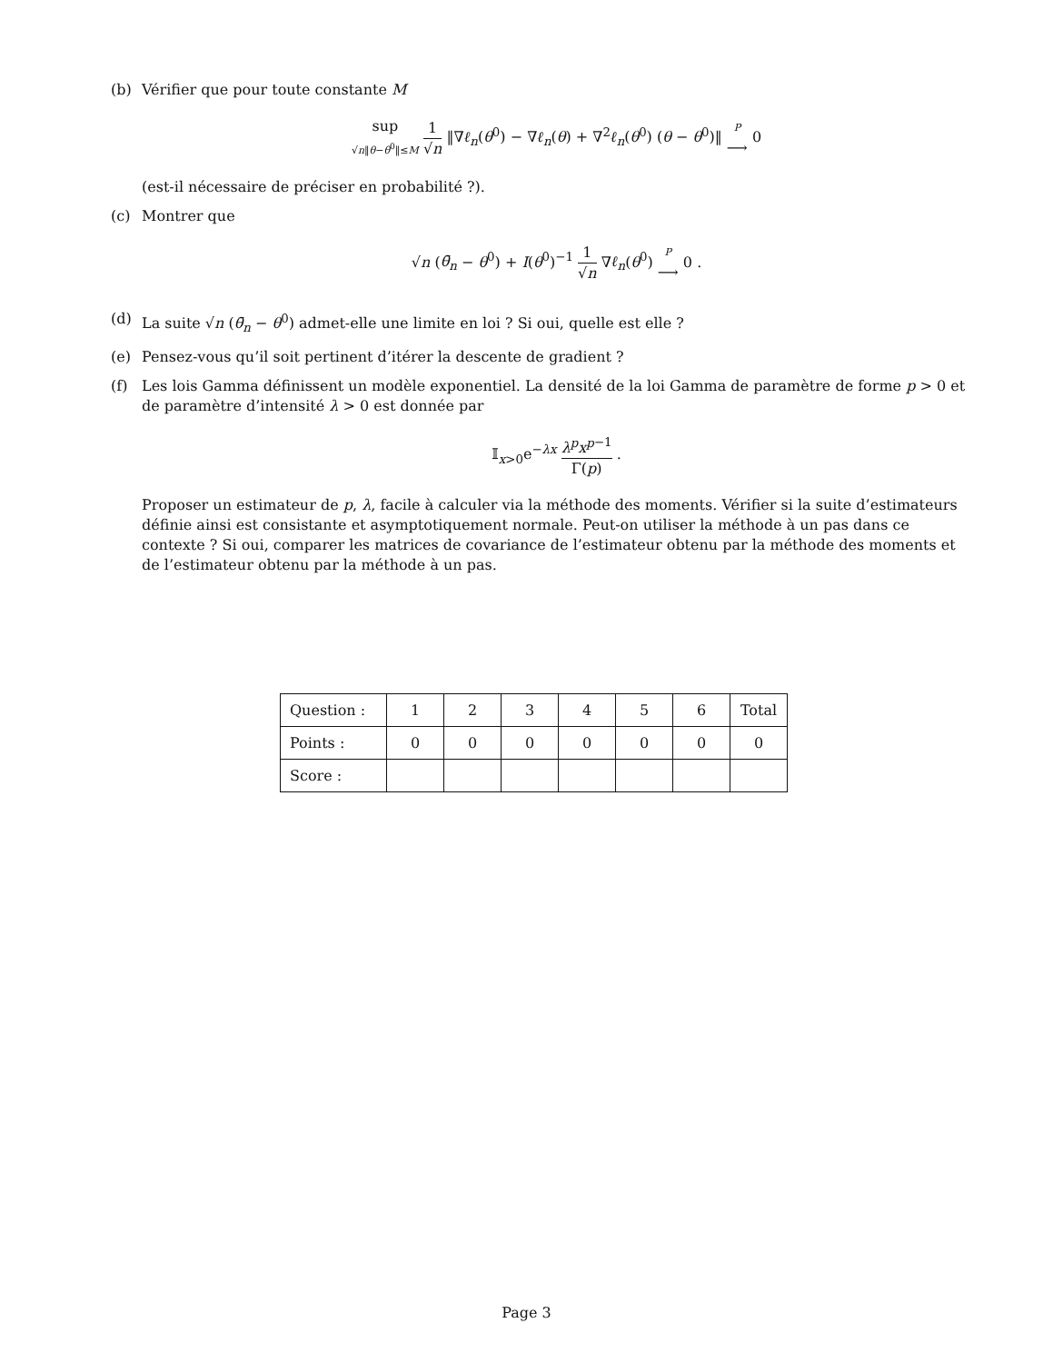(b) Vérifier que pour toute constante M
sup √n‖θ−θ<sup>0</sup>‖≤M 1 √n ‖∇ℓ<sub>n</sub>(θ<sup>0</sup>) − ∇ℓ<sub>n</sub>(θ) + ∇<sup>2</sup>ℓ<sub>n</sub>(θ<sup>0</sup>) (θ − θ<sup>0</sup>)‖ P ⟶ 0
(est-il nécessaire de préciser en probabilité ?).
(c) Montrer que
√n (θ̄<sub>n</sub> − θ<sup>0</sup>) + I(θ<sup>0</sup>)<sup>−1</sup> 1 √n ∇ℓ<sub>n</sub>(θ<sup>0</sup>) P ⟶ 0 .
(d) La suite √n (θ̄<sub>n</sub> − θ<sup>0</sup>) admet-elle une limite en loi ? Si oui, quelle est elle ?
(e) Pensez-vous qu’il soit pertinent d’itérer la descente de gradient ?
(f) Les lois Gamma définissent un modèle exponentiel. La densité de la loi Gamma de paramètre de forme p > 0 et de paramètre d’intensité λ > 0 est donnée par
𝕀<sub>x>0</sub>e<sup>−λx</sup> λ<sup>p</sup>x<sup>p</sup><sup>−1</sup> Γ(p) .
Proposer un estimateur de p, λ, facile à calculer via la méthode des moments. Vérifier si la suite d’estimateurs définie ainsi est consistante et asymptotiquement normale. Peut-on utiliser la méthode à un pas dans ce contexte ? Si oui, comparer les matrices de covariance de l’estimateur obtenu par la méthode des moments et de l’estimateur obtenu par la méthode à un pas.
| Question : | 1 | 2 | 3 | 4 | 5 | 6 | Total |
| Points : | 0 | 0 | 0 | 0 | 0 | 0 | 0 |
| Score : | | | | | | | |
Page 3